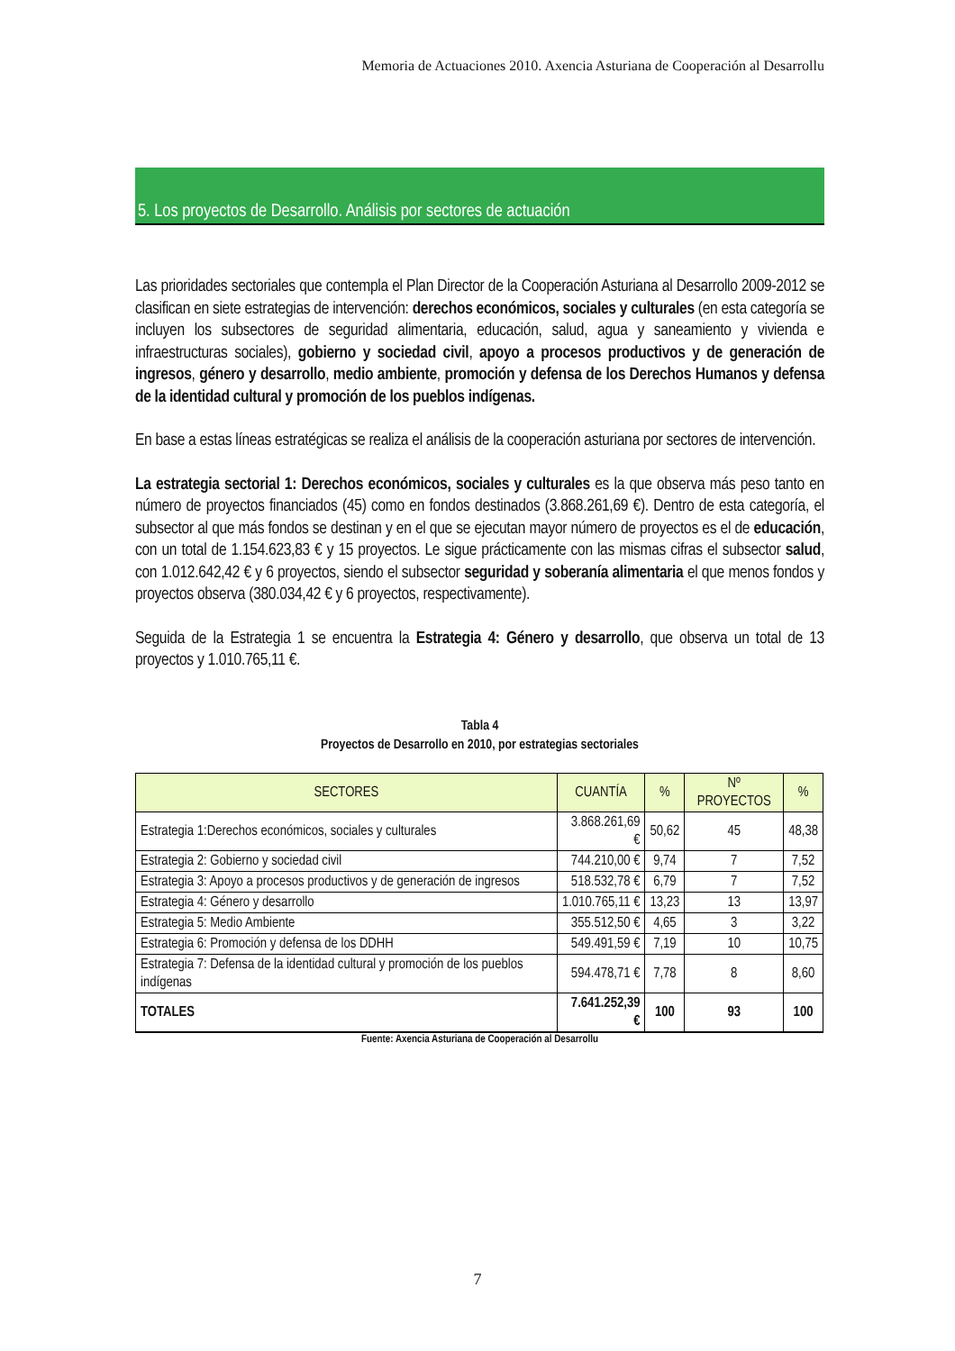Memoria de Actuaciones 2010. Axencia Asturiana de Cooperación al Desarrollu
5. Los proyectos de Desarrollo. Análisis por sectores de actuación
Las prioridades sectoriales que contempla el Plan Director de la Cooperación Asturiana al Desarrollo 2009-2012 se clasifican en siete estrategias de intervención: derechos económicos, sociales y culturales (en esta categoría se incluyen los subsectores de seguridad alimentaria, educación, salud, agua y saneamiento y vivienda e infraestructuras sociales), gobierno y sociedad civil, apoyo a procesos productivos y de generación de ingresos, género y desarrollo, medio ambiente, promoción y defensa de los Derechos Humanos y defensa de la identidad cultural y promoción de los pueblos indígenas.
En base a estas líneas estratégicas se realiza el análisis de la cooperación asturiana por sectores de intervención.
La estrategia sectorial 1: Derechos económicos, sociales y culturales es la que observa más peso tanto en número de proyectos financiados (45) como en fondos destinados (3.868.261,69 €). Dentro de esta categoría, el subsector al que más fondos se destinan y en el que se ejecutan mayor número de proyectos es el de educación, con un total de 1.154.623,83 € y 15 proyectos. Le sigue prácticamente con las mismas cifras el subsector salud, con 1.012.642,42 € y 6 proyectos, siendo el subsector seguridad y soberanía alimentaria el que menos fondos y proyectos observa (380.034,42 € y 6 proyectos, respectivamente).
Seguida de la Estrategia 1 se encuentra la Estrategia 4: Género y desarrollo, que observa un total de 13 proyectos y 1.010.765,11 €.
Tabla 4
Proyectos de Desarrollo en 2010, por estrategias sectoriales
| SECTORES | CUANTÍA | % | Nº PROYECTOS | % |
| --- | --- | --- | --- | --- |
| Estrategia 1:Derechos económicos, sociales y culturales | 3.868.261,69 € | 50,62 | 45 | 48,38 |
| Estrategia 2: Gobierno y sociedad civil | 744.210,00 € | 9,74 | 7 | 7,52 |
| Estrategia 3: Apoyo a procesos productivos y de generación de ingresos | 518.532,78 € | 6,79 | 7 | 7,52 |
| Estrategia 4: Género y desarrollo | 1.010.765,11 € | 13,23 | 13 | 13,97 |
| Estrategia 5: Medio Ambiente | 355.512,50 € | 4,65 | 3 | 3,22 |
| Estrategia 6: Promoción y defensa de los DDHH | 549.491,59 € | 7,19 | 10 | 10,75 |
| Estrategia 7: Defensa de la identidad cultural y promoción de los pueblos indígenas | 594.478,71 € | 7,78 | 8 | 8,60 |
| TOTALES | 7.641.252,39 € | 100 | 93 | 100 |
Fuente: Axencia Asturiana de Cooperación al Desarrollu
7